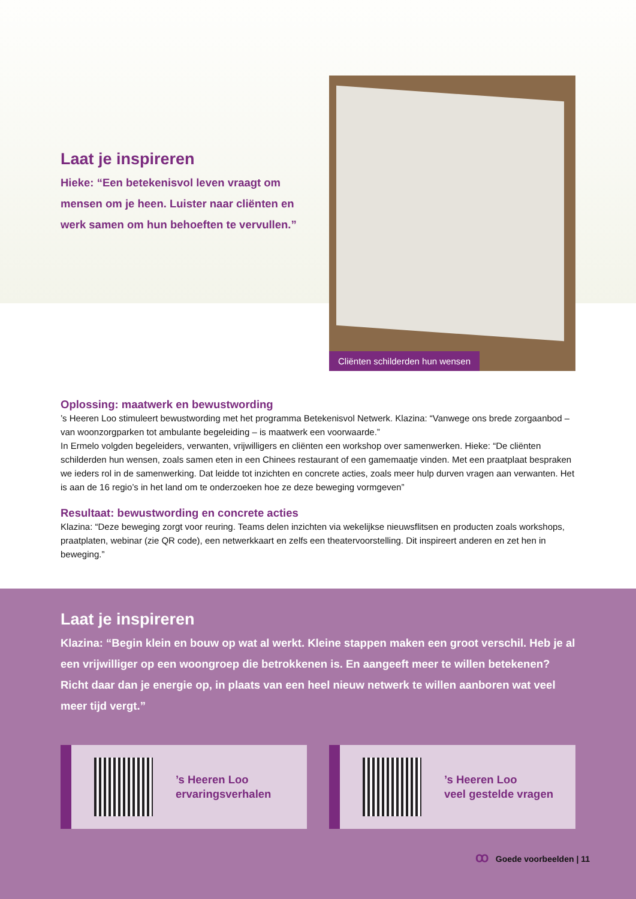Laat je inspireren
Hieke: “Een betekenisvol leven vraagt om mensen om je heen. Luister naar cliënten en werk samen om hun behoeften te vervullen.”
Cliënten schilderden hun wensen
Oplossing: maatwerk en bewustwording
’s Heeren Loo stimuleert bewustwording met het programma Betekenisvol Netwerk. Klazina: “Vanwege ons brede zorgaanbod – van woonzorgparken tot ambulante begeleiding – is maatwerk een voorwaarde.”
In Ermelo volgden begeleiders, verwanten, vrijwilligers en cliënten een workshop over samenwerken. Hieke: “De cliënten schilderden hun wensen, zoals samen eten in een Chinees restaurant of een gamemaatje vinden. Met een praatplaat bespraken we ieders rol in de samenwerking. Dat leidde tot inzichten en concrete acties, zoals meer hulp durven vragen aan verwanten. Het is aan de 16 regio’s in het land om te onderzoeken hoe ze deze beweging vormgeven”
Resultaat: bewustwording en concrete acties
Klazina: “Deze beweging zorgt voor reuring. Teams delen inzichten via wekelijkse nieuwsflitsen en producten zoals workshops, praatplaten, webinar (zie QR code), een netwerkkaart en zelfs een theatervoorstelling. Dit inspireert anderen en zet hen in beweging.”
Laat je inspireren
Klazina: “Begin klein en bouw op wat al werkt. Kleine stappen maken een groot verschil. Heb je al een vrijwilliger op een woongroep die betrokkenen is. En aangeeft meer te willen betekenen? Richt daar dan je energie op, in plaats van een heel nieuw netwerk te willen aanboren wat veel meer tijd vergt.”
’s Heeren Loo
ervaringsverhalen
’s Heeren Loo
veel gestelde vragen
ꝏ Goede voorbeelden | 11